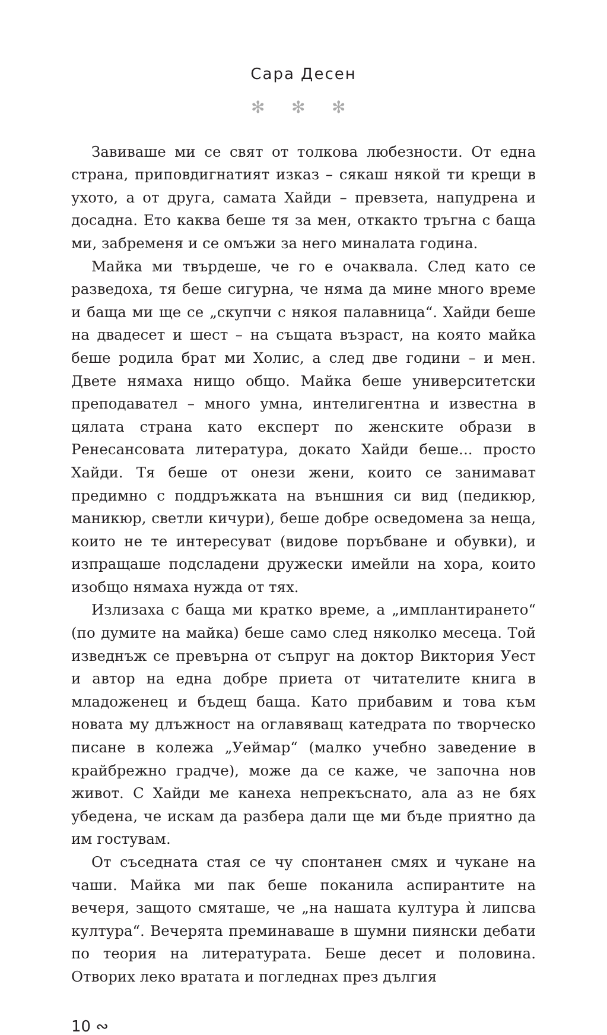Сара Десен
✻ ✻ ✻
Завиваше ми се свят от толкова любезности. От една страна, приповдигнатият изказ – сякаш някой ти крещи в ухото, а от друга, самата Хайди – превзета, напудрена и досадна. Ето каква беше тя за мен, откакто тръгна с баща ми, забременя и се омъжи за него миналата година.
Майка ми твърдеше, че го е очаквала. След като се разведоха, тя беше сигурна, че няма да мине много време и баща ми ще се „скупчи с някоя палавница“. Хайди беше на двадесет и шест – на същата възраст, на която майка беше родила брат ми Холис, а след две години – и мен. Двете нямаха нищо общо. Майка беше университетски преподавател – много умна, интелигентна и известна в цялата страна като експерт по женските образи в Ренесансовата литература, докато Хайди беше... просто Хайди. Тя беше от онези жени, които се занимават предимно с поддръжката на външния си вид (педикюр, маникюр, светли кичури), беше добре осведомена за неща, които не те интересуват (видове поръбване и обувки), и изпращаше подсладени дружески имейли на хора, които изобщо нямаха нужда от тях.
Излизаха с баща ми кратко време, а „имплантирането“ (по думите на майка) беше само след няколко месеца. Той изведнъж се превърна от съпруг на доктор Виктория Уест и автор на една добре приета от читателите книга в младоженец и бъдещ баща. Като прибавим и това към новата му длъжност на оглавяващ катедрата по творческо писане в колежа „Уеймар“ (малко учебно заведение в крайбрежно градче), може да се каже, че започна нов живот. С Хайди ме канеха непрекъснато, ала аз не бях убедена, че искам да разбера дали ще ми бъде приятно да им гостувам.
От съседната стая се чу спонтанен смях и чукане на чаши. Майка ми пак беше поканила аспирантите на вечеря, защото смяташе, че „на нашата култура ѝ липсва култура“. Вечерята преминаваше в шумни пиянски дебати по теория на литературата. Беше десет и половина. Отворих леко вратата и погледнах през дългия
10 ∾